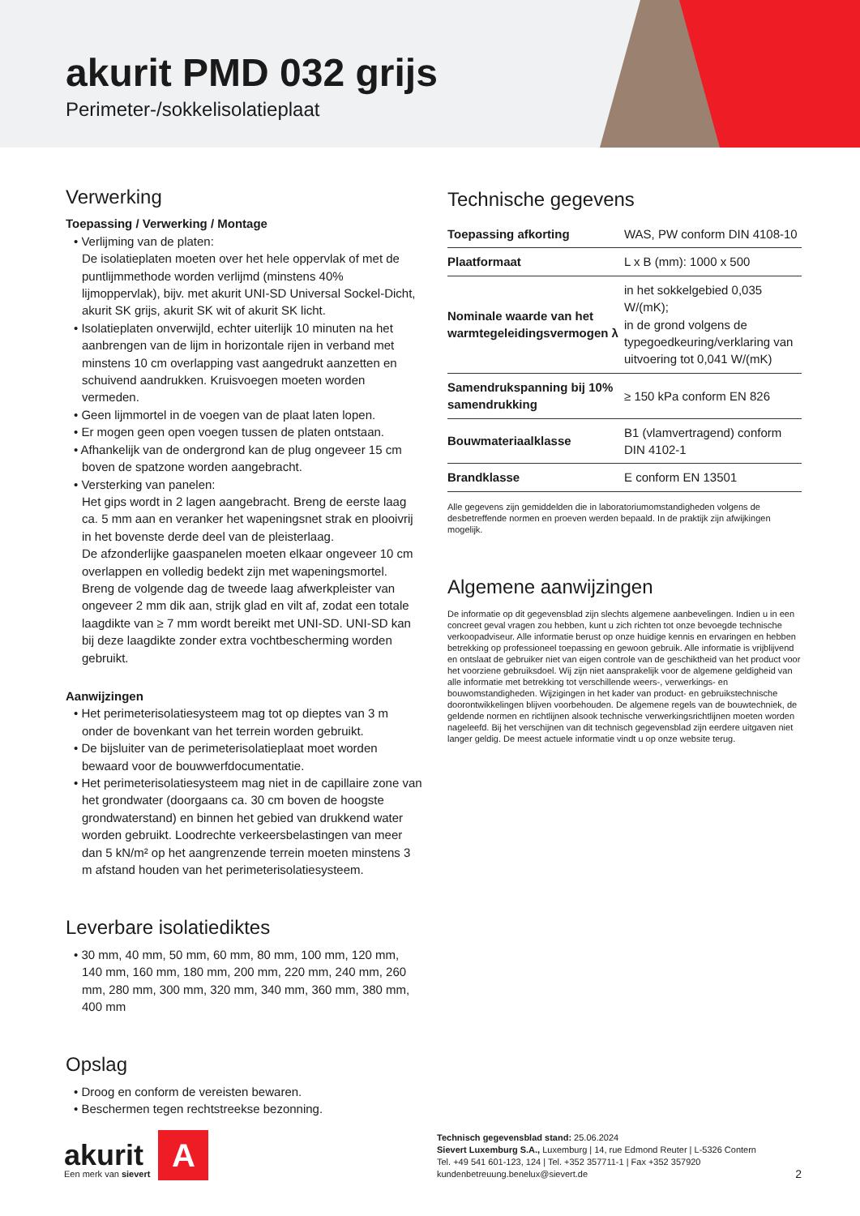akurit PMD 032 grijs
Perimeter-/sokkelisolatieplaat
Verwerking
Toepassing / Verwerking / Montage
• Verlijming van de platen:
De isolatieplaten moeten over het hele oppervlak of met de puntlijmmethode worden verlijmd (minstens 40% lijmoppervlak), bijv. met akurit UNI-SD Universal Sockel-Dicht, akurit SK grijs, akurit SK wit of akurit SK licht.
• Isolatieplaten onverwijld, echter uiterlijk 10 minuten na het aanbrengen van de lijm in horizontale rijen in verband met minstens 10 cm overlapping vast aangedrukt aanzetten en schuivend aandrukken. Kruisvoegen moeten worden vermeden.
• Geen lijmmortel in de voegen van de plaat laten lopen.
• Er mogen geen open voegen tussen de platen ontstaan.
• Afhankelijk van de ondergrond kan de plug ongeveer 15 cm boven de spatzone worden aangebracht.
• Versterking van panelen:
Het gips wordt in 2 lagen aangebracht. Breng de eerste laag ca. 5 mm aan en veranker het wapeningsnet strak en plooivrij in het bovenste derde deel van de pleisterlaag.
De afzonderlijke gaaspanelen moeten elkaar ongeveer 10 cm overlappen en volledig bedekt zijn met wapeningsmortel. Breng de volgende dag de tweede laag afwerkpleister van ongeveer 2 mm dik aan, strijk glad en vilt af, zodat een totale laagdikte van ≥ 7 mm wordt bereikt met UNI-SD. UNI-SD kan bij deze laagdikte zonder extra vochtbescherming worden gebruikt.
Aanwijzingen
• Het perimeterisolatiesysteem mag tot op dieptes van 3 m onder de bovenkant van het terrein worden gebruikt.
• De bijsluiter van de perimeterisolatieplaat moet worden bewaard voor de bouwwerfdocumentatie.
• Het perimeterisolatiesysteem mag niet in de capillaire zone van het grondwater (doorgaans ca. 30 cm boven de hoogste grondwaterstand) en binnen het gebied van drukkend water worden gebruikt. Loodrechte verkeersbelastingen van meer dan 5 kN/m² op het aangrenzende terrein moeten minstens 3 m afstand houden van het perimeterisolatiesysteem.
Leverbare isolatiediktes
• 30 mm, 40 mm, 50 mm, 60 mm, 80 mm, 100 mm, 120 mm, 140 mm, 160 mm, 180 mm, 200 mm, 220 mm, 240 mm, 260 mm, 280 mm, 300 mm, 320 mm, 340 mm, 360 mm, 380 mm, 400 mm
Opslag
• Droog en conform de vereisten bewaren.
• Beschermen tegen rechtstreekse bezonning.
Technische gegevens
| Toepassing afkorting | WAS, PW conform DIN 4108-10 |
| Plaatformaat | L x B (mm): 1000 x 500 |
| Nominale waarde van het warmtegeleidingsvermogen λ | in het sokkelgebied 0,035 W/(mK); in de grond volgens de typegoedkeuring/verklaring van uitvoering tot 0,041 W/(mK) |
| Samendrukspanning bij 10% samendrukking | ≥ 150 kPa conform EN 826 |
| Bouwmateriaalklasse | B1 (vlamvertragend) conform DIN 4102-1 |
| Brandklasse | E conform EN 13501 |
Alle gegevens zijn gemiddelden die in laboratoriumomstandigheden volgens de desbetreffende normen en proeven werden bepaald. In de praktijk zijn afwijkingen mogelijk.
Algemene aanwijzingen
De informatie op dit gegevensblad zijn slechts algemene aanbevelingen. Indien u in een concreet geval vragen zou hebben, kunt u zich richten tot onze bevoegde technische verkoopadviseur. Alle informatie berust op onze huidige kennis en ervaringen en hebben betrekking op professioneel toepassing en gewoon gebruik. Alle informatie is vrijblijvend en ontslaat de gebruiker niet van eigen controle van de geschiktheid van het product voor het voorziene gebruiksdoel. Wij zijn niet aansprakelijk voor de algemene geldigheid van alle informatie met betrekking tot verschillende weers-, verwerkings- en bouwomstandigheden. Wijzigingen in het kader van product- en gebruikstechnische doorontwikkelingen blijven voorbehouden. De algemene regels van de bouwtechniek, de geldende normen en richtlijnen alsook technische verwerkingsrichtlijnen moeten worden nageleefd. Bij het verschijnen van dit technisch gegevensblad zijn eerdere uitgaven niet langer geldig. De meest actuele informatie vindt u op onze website terug.
akurit
Een merk van sievert
A
Technisch gegevensblad stand: 25.06.2024
Sievert Luxemburg S.A., Luxemburg | 14, rue Edmond Reuter | L-5326 Contern
Tel. +49 541 601-123, 124 | Tel. +352 357711-1 | Fax +352 357920
kundenbetreuung.benelux@sievert.de
2